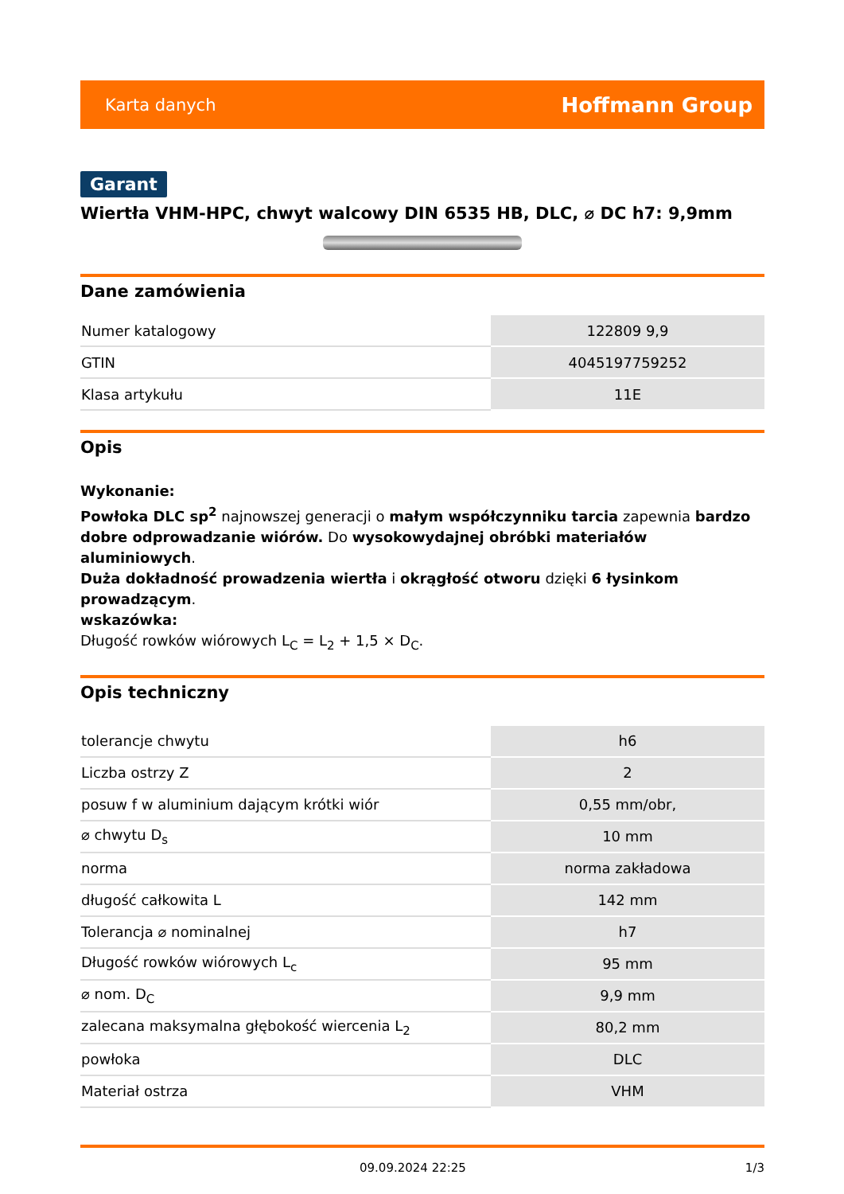Karta danych Hoffmann Group
Garant
Wiertła VHM-HPC, chwyt walcowy DIN 6535 HB, DLC, ⌀ DC h7: 9,9mm
Dane zamówienia
| Numer katalogowy | 122809 9,9 |
| GTIN | 4045197759252 |
| Klasa artykułu | 11E |
Opis
Wykonanie:
Powłoka DLC sp<sup>2</sup> najnowszej generacji o małym współczynniku tarcia zapewnia bardzo dobre odprowadzanie wiórów. Do wysokowydajnej obróbki materiałów aluminiowych.
Duża dokładność prowadzenia wiertła i okrągłość otworu dzięki 6 łysinkom prowadzącym.
wskazówka:
Długość rowków wiórowych L<sub>C</sub> = L<sub>2</sub> + 1,5 × D<sub>C</sub>.
Opis techniczny
| tolerancje chwytu | h6 |
| Liczba ostrzy Z | 2 |
| posuw f w aluminium dającym krótki wiór | 0,55 mm/obr, |
| ⌀ chwytu D<sub>s</sub> | 10 mm |
| norma | norma zakładowa |
| długość całkowita L | 142 mm |
| Tolerancja ⌀ nominalnej | h7 |
| Długość rowków wiórowych L<sub>c</sub> | 95 mm |
| ⌀ nom. D<sub>C</sub> | 9,9 mm |
| zalecana maksymalna głębokość wiercenia L<sub>2</sub> | 80,2 mm |
| powłoka | DLC |
| Materiał ostrza | VHM |
09.09.2024 22:25 1/3